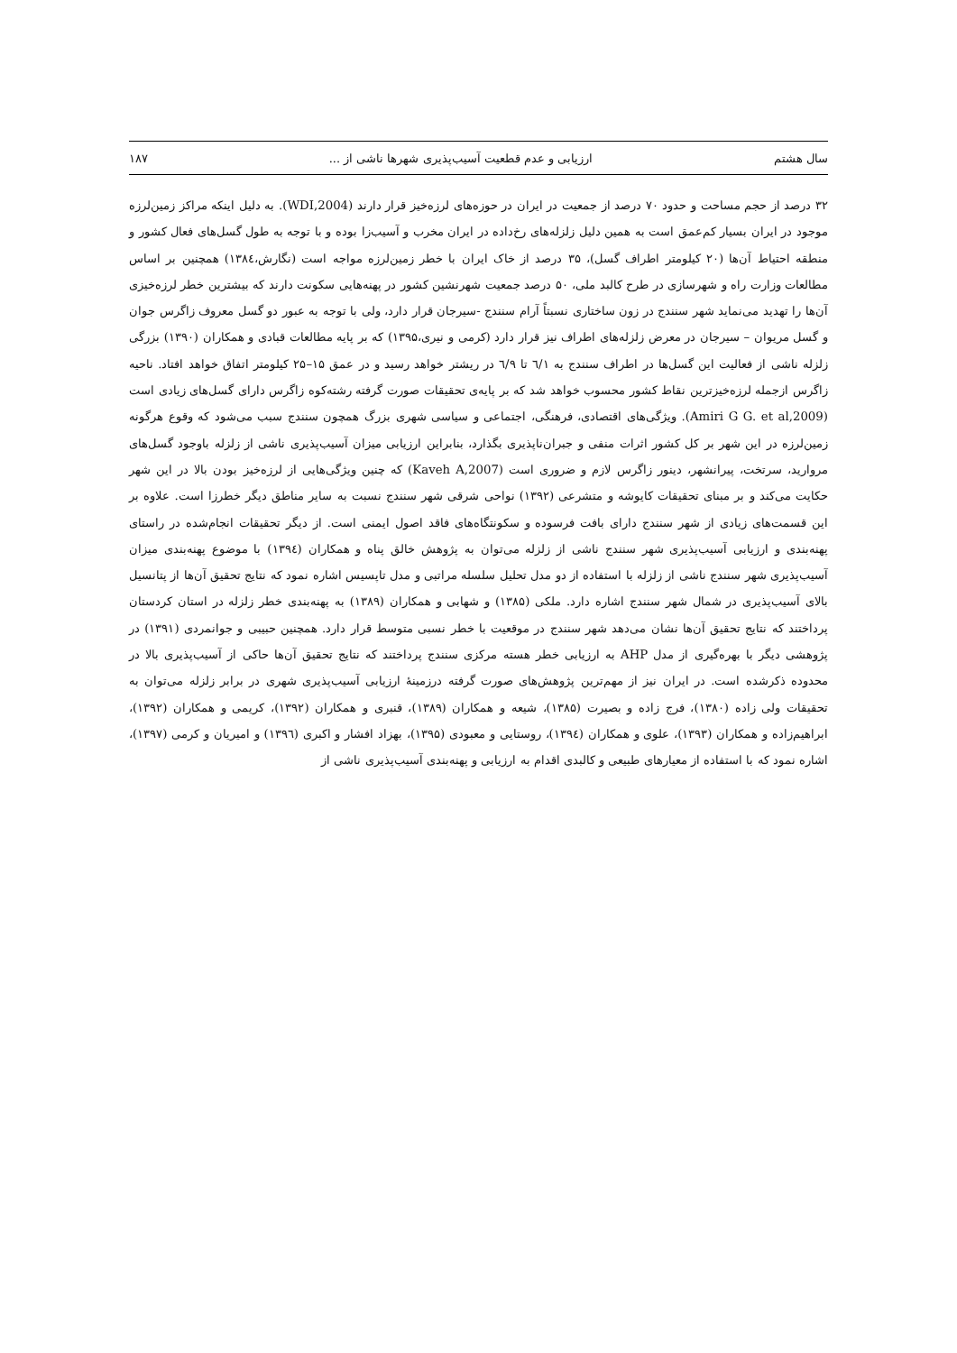سال هشتم ارزیابی و عدم قطعیت آسیب‌پذیری شهرها ناشی از ... ۱۸۷
۳۲ درصد از حجم مساحت و حدود ۷۰ درصد از جمعیت در ایران در حوزه‌های لرزه‌خیز قرار دارند (WDI,2004). به دلیل اینکه مراکز زمین‌لرزه موجود در ایران بسیار کم‌عمق است به همین دلیل زلزله‌های رخ‌داده در ایران مخرب و آسیب‌زا بوده و با توجه به طول گسل‌های فعال کشور و منطقه احتیاط آن‌ها (۲۰ کیلومتر اطراف گسل)، ۳۵ درصد از خاک ایران با خطر زمین‌لرزه مواجه است (نگارش،۱۳۸٤) همچنین بر اساس مطالعات وزارت راه و شهرسازی در طرح کالبد ملی، ۵۰ درصد جمعیت شهرنشین کشور در پهنه‌هایی سکونت دارند که بیشترین خطر لرزه‌خیزی آن‌ها را تهدید می‌نماید شهر سنندج در زون ساختاری نسبتاً آرام سنندج ‑سیرجان قرار دارد، ولی با توجه به عبور دو گسل معروف زاگرس جوان و گسل مریوان – سیرجان در معرض زلزله‌های اطراف نیز قرار دارد (کرمی و نیری،۱۳۹۵) که بر پایه مطالعات قبادی و همکاران (۱۳۹۰) بزرگی زلزله ناشی از فعالیت این گسل‌ها در اطراف سنندج به ٦/۱ تا ٦/۹ در ریشتر خواهد رسید و در عمق ۱۵–۲۵ کیلومتر اتفاق خواهد افتاد. ناحیه زاگرس ازجمله لرزه‌خیزترین نقاط کشور محسوب خواهد شد که بر پایه‌ی تحقیقات صورت گرفته رشته‌کوه زاگرس دارای گسل‌های زیادی است (Amiri G G. et al,2009). ویژگی‌های اقتصادی، فرهنگی، اجتماعی و سیاسی شهری بزرگ همچون سنندج سبب می‌شود که وقوع هرگونه زمین‌لرزه در این شهر بر کل کشور اثرات منفی و جبران‌ناپذیری بگذارد، بنابراین ارزیابی میزان آسیب‌پذیری ناشی از زلزله باوجود گسل‌های مروارید، سرتخت، پیرانشهر، دینور زاگرس لازم و ضروری است (Kaveh A,2007) که چنین ویژگی‌هایی از لرزه‌خیز بودن بالا در این شهر حکایت می‌کند و بر مبنای تحقیقات کایوشه و متشرعی (۱۳۹۲) نواحی شرقی شهر سنندج نسبت به سایر مناطق دیگر خطرزا است. علاوه بر این قسمت‌های زیادی از شهر سنندج دارای بافت فرسوده و سکونتگاه‌های فاقد اصول ایمنی است. از دیگر تحقیقات انجام‌شده در راستای پهنه‌بندی و ارزیابی آسیب‌پذیری شهر سنندج ناشی از زلزله می‌توان به پژوهش خالق پناه و همکاران (۱۳۹٤) با موضوع پهنه‌بندی میزان آسیب‌پذیری شهر سنندج ناشی از زلزله با استفاده از دو مدل تحلیل سلسله مراتبی و مدل تاپسیس اشاره نمود که نتایج تحقیق آن‌ها از پتانسیل بالای آسیب‌پذیری در شمال شهر سنندج اشاره دارد. ملکی (۱۳۸۵) و شهابی و همکاران (۱۳۸۹) به پهنه‌بندی خطر زلزله در استان کردستان پرداختند که نتایج تحقیق آن‌ها نشان می‌دهد شهر سنندج در موقعیت با خطر نسبی متوسط قرار دارد. همچنین حبیبی و جوانمردی (۱۳۹۱) در پژوهشی دیگر با بهره‌گیری از مدل AHP به ارزیابی خطر هسته مرکزی سنندج پرداختند که نتایج تحقیق آن‌ها حاکی از آسیب‌پذیری بالا در محدوده ذکرشده است. در ایران نیز از مهم‌ترین پژوهش‌های صورت گرفته درزمینهٔ ارزیابی آسیب‌پذیری شهری در برابر زلزله می‌توان به تحقیقات ولی زاده (۱۳۸۰)، فرج زاده و بصیرت (۱۳۸۵)، شیعه و همکاران (۱۳۸۹)، قنبری و همکاران (۱۳۹۲)، کریمی و همکاران (۱۳۹۲)، ابراهیم‌زاده و همکاران (۱۳۹۳)، علوی و همکاران (۱۳۹٤)، روستایی و معبودی (۱۳۹۵)، بهزاد افشار و اکبری (۱۳۹٦) و امیریان و کرمی (۱۳۹۷)، اشاره نمود که با استفاده از معیارهای طبیعی و کالبدی اقدام به ارزیابی و پهنه‌بندی آسیب‌پذیری ناشی از